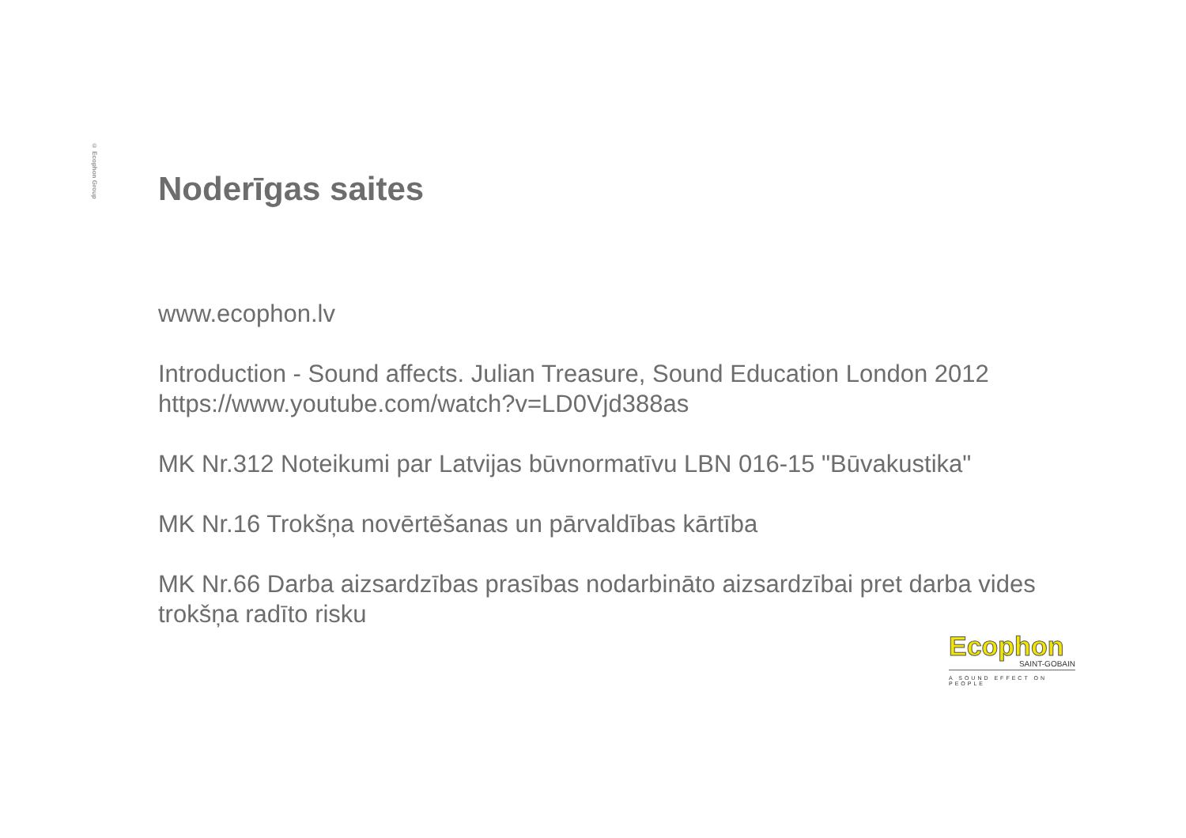© Ecophon Group
Noderīgas saites
www.ecophon.lv
Introduction - Sound affects. Julian Treasure, Sound Education London 2012
https://www.youtube.com/watch?v=LD0Vjd388as
MK Nr.312 Noteikumi par Latvijas būvnormatīvu LBN 016-15 "Būvakustika"
MK Nr.16 Trokšņa novērtēšanas un pārvaldības kārtība
MK Nr.66 Darba aizsardzības prasības nodarbināto aizsardzībai pret darba vides trokšņa radīto risku
Ecophon
SAINT-GOBAIN
A SOUND EFFECT ON PEOPLE